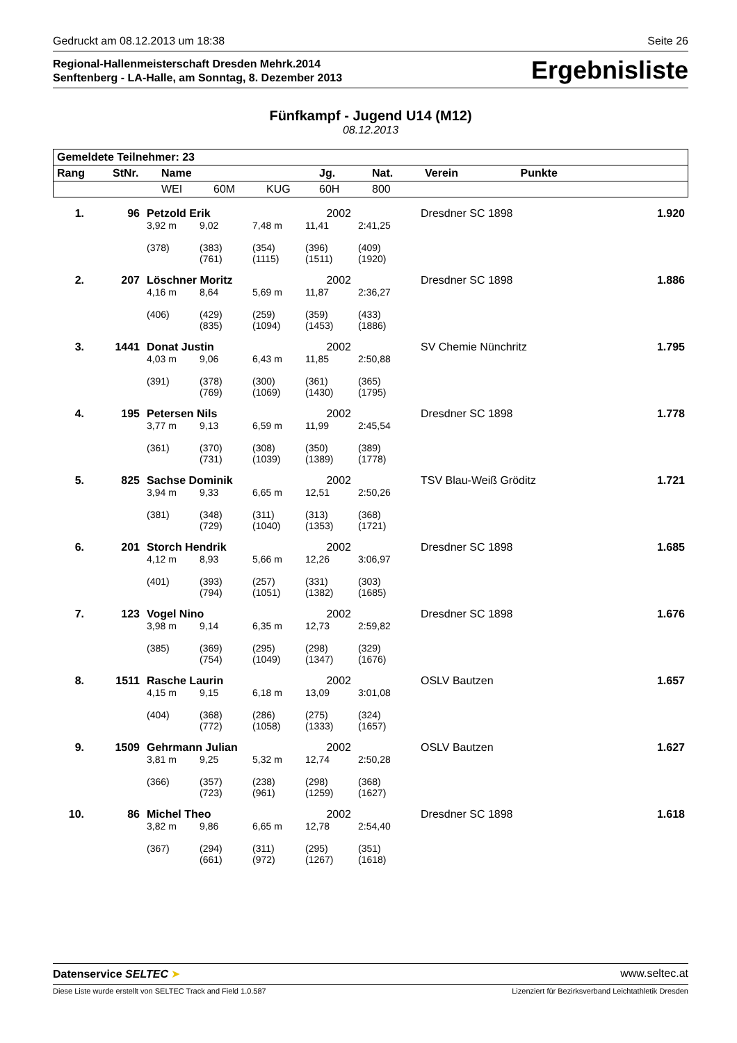Gedruckt am 08.12.2013 um 18:38 Seite 26
Regional-Hallenmeisterschaft Dresden Mehrk.2014
Senftenberg - LA-Halle, am Sonntag, 8. Dezember 2013
Ergebnisliste
Fünfkampf - Jugend U14 (M12)
08.12.2013
| Gemeldete Teilnehmer: 23 | | | | | | | | |
| --- | --- | --- | --- | --- | --- | --- | --- | --- |
| Rang | StNr. | Name | | | Jg. | Nat. | Verein | Punkte |
| | | WEI | 60M | KUG | 60H | 800 | | |
| 1. | 96 | Petzold Erik | | | 2002 | | Dresdner SC 1898 | 1.920 |
| | | 3,92 m | 9,02 | 7,48 m | 11,41 | 2:41,25 | | |
| | | (378) | (383) (761) | (354) (1115) | (396) (1511) | (409) (1920) | | |
| 2. | 207 | Löschner Moritz | | | 2002 | | Dresdner SC 1898 | 1.886 |
| | | 4,16 m | 8,64 | 5,69 m | 11,87 | 2:36,27 | | |
| | | (406) | (429) (835) | (259) (1094) | (359) (1453) | (433) (1886) | | |
| 3. | 1441 | Donat Justin | | | 2002 | | SV Chemie Nünchritz | 1.795 |
| | | 4,03 m | 9,06 | 6,43 m | 11,85 | 2:50,88 | | |
| | | (391) | (378) (769) | (300) (1069) | (361) (1430) | (365) (1795) | | |
| 4. | 195 | Petersen Nils | | | 2002 | | Dresdner SC 1898 | 1.778 |
| | | 3,77 m | 9,13 | 6,59 m | 11,99 | 2:45,54 | | |
| | | (361) | (370) (731) | (308) (1039) | (350) (1389) | (389) (1778) | | |
| 5. | 825 | Sachse Dominik | | | 2002 | | TSV Blau-Weiß Gröditz | 1.721 |
| | | 3,94 m | 9,33 | 6,65 m | 12,51 | 2:50,26 | | |
| | | (381) | (348) (729) | (311) (1040) | (313) (1353) | (368) (1721) | | |
| 6. | 201 | Storch Hendrik | | | 2002 | | Dresdner SC 1898 | 1.685 |
| | | 4,12 m | 8,93 | 5,66 m | 12,26 | 3:06,97 | | |
| | | (401) | (393) (794) | (257) (1051) | (331) (1382) | (303) (1685) | | |
| 7. | 123 | Vogel Nino | | | 2002 | | Dresdner SC 1898 | 1.676 |
| | | 3,98 m | 9,14 | 6,35 m | 12,73 | 2:59,82 | | |
| | | (385) | (369) (754) | (295) (1049) | (298) (1347) | (329) (1676) | | |
| 8. | 1511 | Rasche Laurin | | | 2002 | | OSLV Bautzen | 1.657 |
| | | 4,15 m | 9,15 | 6,18 m | 13,09 | 3:01,08 | | |
| | | (404) | (368) (772) | (286) (1058) | (275) (1333) | (324) (1657) | | |
| 9. | 1509 | Gehrmann Julian | | | 2002 | | OSLV Bautzen | 1.627 |
| | | 3,81 m | 9,25 | 5,32 m | 12,74 | 2:50,28 | | |
| | | (366) | (357) (723) | (238) (961) | (298) (1259) | (368) (1627) | | |
| 10. | 86 | Michel Theo | | | 2002 | | Dresdner SC 1898 | 1.618 |
| | | 3,82 m | 9,86 | 6,65 m | 12,78 | 2:54,40 | | |
| | | (367) | (294) (661) | (311) (972) | (295) (1267) | (351) (1618) | | |
Datenservice SELTEC ➤ www.seltec.at
Diese Liste wurde erstellt von SELTEC Track and Field 1.0.587 Lizenziert für Bezirksverband Leichtathletik Dresden